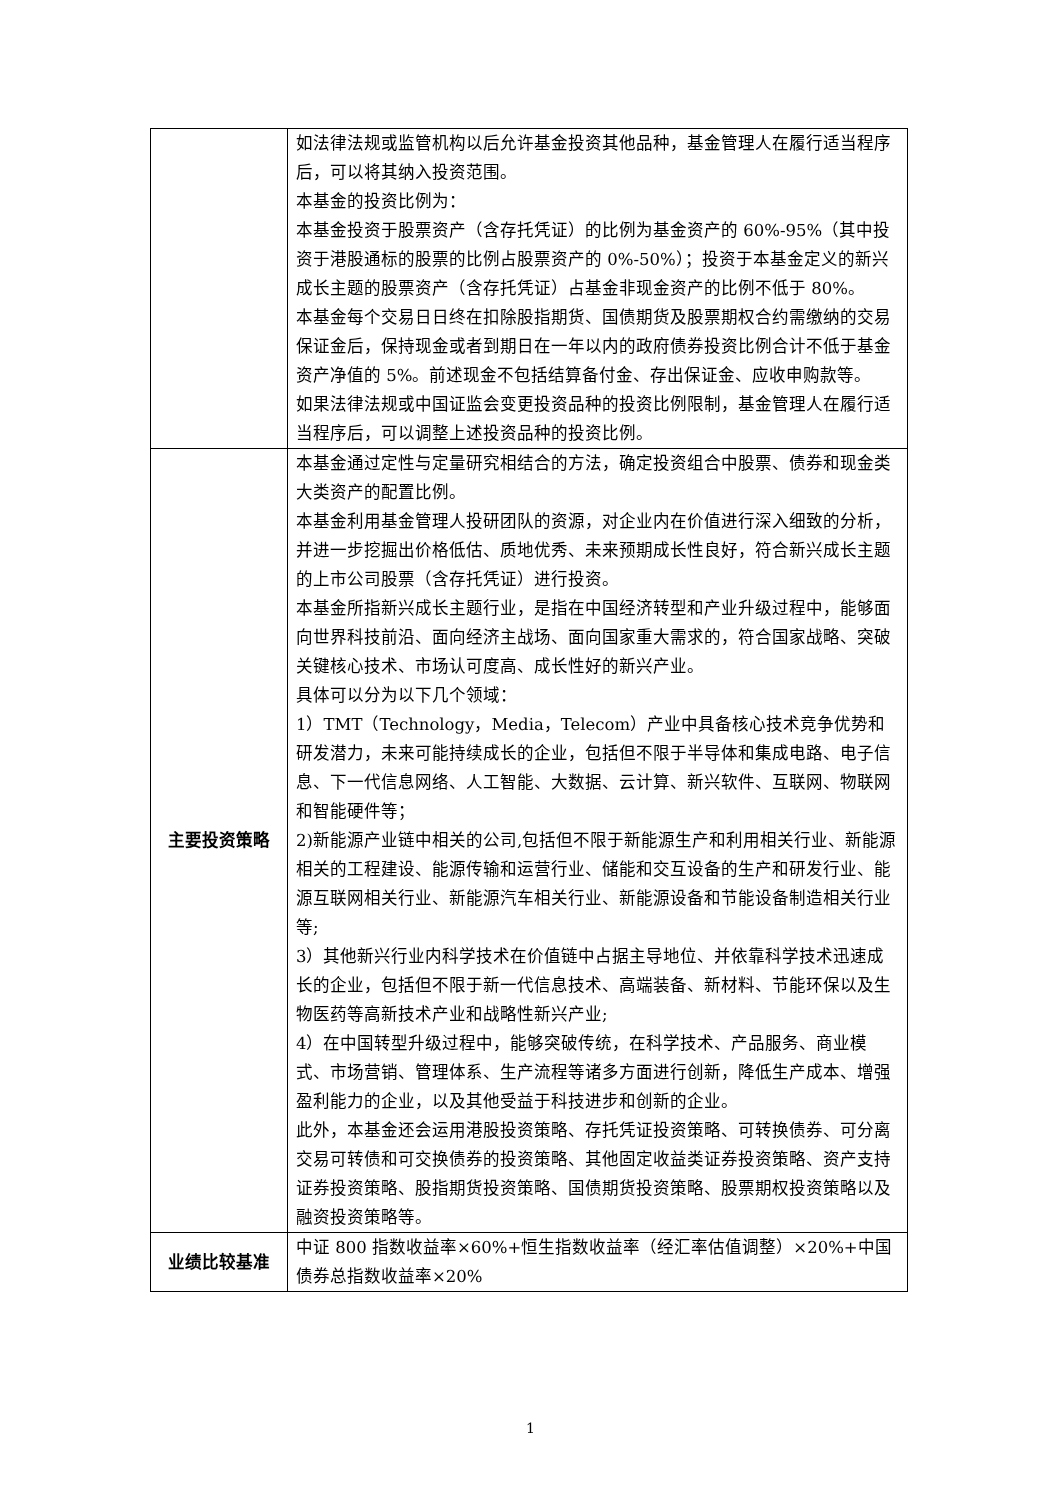| | 如法律法规或监管机构以后允许基金投资其他品种，基金管理人在履行适当程序后，可以将其纳入投资范围。 本基金的投资比例为： 本基金投资于股票资产（含存托凭证）的比例为基金资产的 60%-95%（其中投资于港股通标的股票的比例占股票资产的 0%-50%）；投资于本基金定义的新兴成长主题的股票资产（含存托凭证）占基金非现金资产的比例不低于 80%。 本基金每个交易日日终在扣除股指期货、国债期货及股票期权合约需缴纳的交易保证金后，保持现金或者到期日在一年以内的政府债券投资比例合计不低于基金资产净值的 5%。前述现金不包括结算备付金、存出保证金、应收申购款等。 如果法律法规或中国证监会变更投资品种的投资比例限制，基金管理人在履行适当程序后，可以调整上述投资品种的投资比例。 |
| 主要投资策略 | 本基金通过定性与定量研究相结合的方法，确定投资组合中股票、债券和现金类大类资产的配置比例。 本基金利用基金管理人投研团队的资源，对企业内在价值进行深入细致的分析，并进一步挖掘出价格低估、质地优秀、未来预期成长性良好，符合新兴成长主题的上市公司股票（含存托凭证）进行投资。 本基金所指新兴成长主题行业，是指在中国经济转型和产业升级过程中，能够面向世界科技前沿、面向经济主战场、面向国家重大需求的，符合国家战略、突破关键核心技术、市场认可度高、成长性好的新兴产业。 具体可以分为以下几个领域： 1）TMT（Technology，Media，Telecom）产业中具备核心技术竞争优势和研发潜力，未来可能持续成长的企业，包括但不限于半导体和集成电路、电子信息、下一代信息网络、人工智能、大数据、云计算、新兴软件、互联网、物联网和智能硬件等； 2)新能源产业链中相关的公司,包括但不限于新能源生产和利用相关行业、新能源相关的工程建设、能源传输和运营行业、储能和交互设备的生产和研发行业、能源互联网相关行业、新能源汽车相关行业、新能源设备和节能设备制造相关行业等; 3）其他新兴行业内科学技术在价值链中占据主导地位、并依靠科学技术迅速成长的企业，包括但不限于新一代信息技术、高端装备、新材料、节能环保以及生物医药等高新技术产业和战略性新兴产业; 4）在中国转型升级过程中，能够突破传统，在科学技术、产品服务、商业模式、市场营销、管理体系、生产流程等诸多方面进行创新，降低生产成本、增强盈利能力的企业，以及其他受益于科技进步和创新的企业。 此外，本基金还会运用港股投资策略、存托凭证投资策略、可转换债券、可分离交易可转债和可交换债券的投资策略、其他固定收益类证券投资策略、资产支持证券投资策略、股指期货投资策略、国债期货投资策略、股票期权投资策略以及融资投资策略等。 |
| 业绩比较基准 | 中证 800 指数收益率×60%+恒生指数收益率（经汇率估值调整）×20%+中国债券总指数收益率×20% |
1